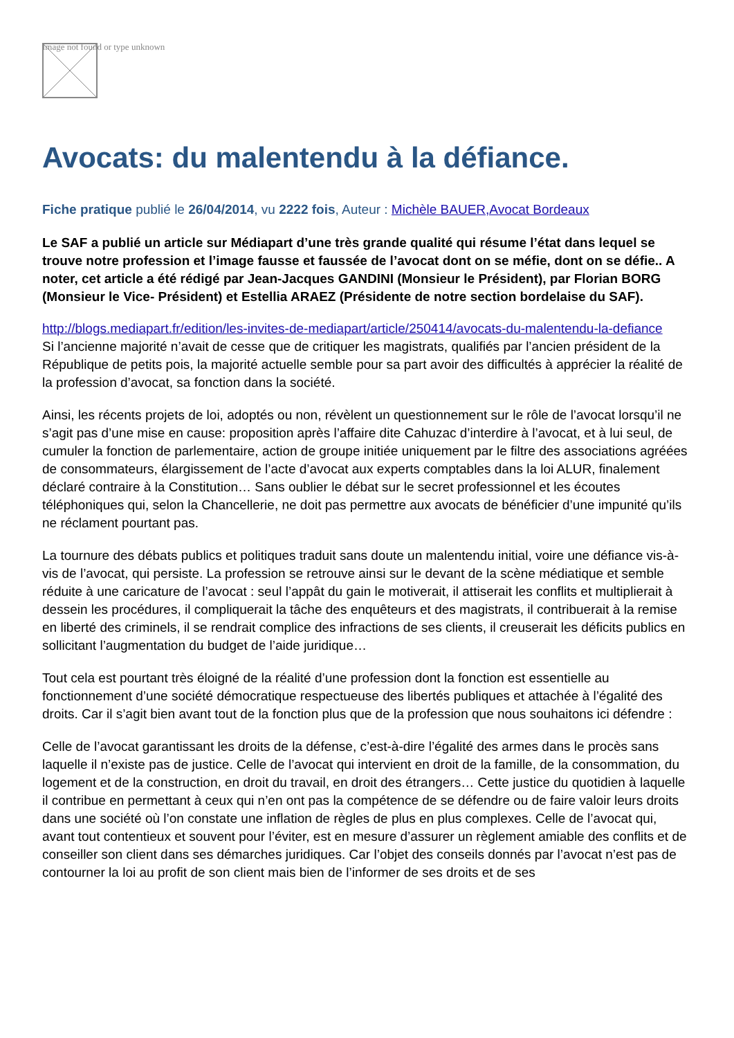Image not found or type unknown
Avocats: du malentendu à la défiance.
Fiche pratique publié le 26/04/2014, vu 2222 fois, Auteur : Michèle BAUER,Avocat Bordeaux
Le SAF a publié un article sur Médiapart d’une très grande qualité qui résume l’état dans lequel se trouve notre profession et l’image fausse et faussée de l’avocat dont on se méfie, dont on se défie.. A noter, cet article a été rédigé par Jean-Jacques GANDINI (Monsieur le Président), par Florian BORG (Monsieur le Vice- Président) et Estellia ARAEZ (Présidente de notre section bordelaise du SAF).
http://blogs.mediapart.fr/edition/les-invites-de-mediapart/article/250414/avocats-du-malentendu-la-defiance
Si l’ancienne majorité n’avait de cesse que de critiquer les magistrats, qualifiés par l’ancien président de la République de petits pois, la majorité actuelle semble pour sa part avoir des difficultés à apprécier la réalité de la profession d’avocat, sa fonction dans la société.
Ainsi, les récents projets de loi, adoptés ou non, révèlent un questionnement sur le rôle de l’avocat lorsqu’il ne s’agit pas d’une mise en cause: proposition après l’affaire dite Cahuzac d’interdire à l’avocat, et à lui seul, de cumuler la fonction de parlementaire, action de groupe initiée uniquement par le filtre des associations agréées de consommateurs, élargissement de l’acte d’avocat aux experts comptables dans la loi ALUR, finalement déclaré contraire à la Constitution… Sans oublier le débat sur le secret professionnel et les écoutes téléphoniques qui, selon la Chancellerie, ne doit pas permettre aux avocats de bénéficier d’une impunité qu’ils ne réclament pourtant pas.
La tournure des débats publics et politiques traduit sans doute un malentendu initial, voire une défiance vis-à-vis de l’avocat, qui persiste. La profession se retrouve ainsi sur le devant de la scène médiatique et semble réduite à une caricature de l’avocat : seul l’appât du gain le motiverait, il attiserait les conflits et multiplierait à dessein les procédures, il compliquerait la tâche des enquêteurs et des magistrats, il contribuerait à la remise en liberté des criminels, il se rendrait complice des infractions de ses clients, il creuserait les déficits publics en sollicitant l’augmentation du budget de l’aide juridique…
Tout cela est pourtant très éloigné de la réalité d’une profession dont la fonction est essentielle au fonctionnement d’une société démocratique respectueuse des libertés publiques et attachée à l’égalité des droits. Car il s’agit bien avant tout de la fonction plus que de la profession que nous souhaitons ici défendre :
Celle de l’avocat garantissant les droits de la défense, c’est-à-dire l’égalité des armes dans le procès sans laquelle il n’existe pas de justice. Celle de l’avocat qui intervient en droit de la famille, de la consommation, du logement et de la construction, en droit du travail, en droit des étrangers… Cette justice du quotidien à laquelle il contribue en permettant à ceux qui n’en ont pas la compétence de se défendre ou de faire valoir leurs droits dans une société où l’on constate une inflation de règles de plus en plus complexes. Celle de l’avocat qui, avant tout contentieux et souvent pour l’éviter, est en mesure d’assurer un règlement amiable des conflits et de conseiller son client dans ses démarches juridiques. Car l’objet des conseils donnés par l’avocat n’est pas de contourner la loi au profit de son client mais bien de l’informer de ses droits et de ses